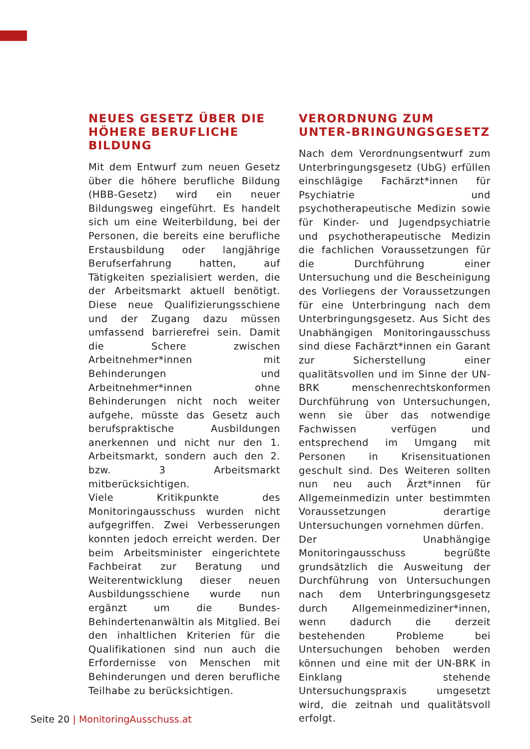NEUES GESETZ ÜBER DIE HÖHERE BERUFLICHE BILDUNG
Mit dem Entwurf zum neuen Gesetz über die höhere berufliche Bildung (HBB-Gesetz) wird ein neuer Bildungsweg eingeführt. Es handelt sich um eine Weiterbildung, bei der Personen, die bereits eine berufliche Erstausbildung oder langjährige Berufserfahrung hatten, auf Tätigkeiten spezialisiert werden, die der Arbeitsmarkt aktuell benötigt. Diese neue Qualifizierungsschiene und der Zugang dazu müssen umfassend barrierefrei sein. Damit die Schere zwischen Arbeitnehmer*innen mit Behinderungen und Arbeitnehmer*innen ohne Behinderungen nicht noch weiter aufgehe, müsste das Gesetz auch berufspraktische Ausbildungen anerkennen und nicht nur den 1. Arbeitsmarkt, sondern auch den 2. bzw. 3 Arbeitsmarkt mitberücksichtigen.
Viele Kritikpunkte des Monitoringausschuss wurden nicht aufgegriffen. Zwei Verbesserungen konnten jedoch erreicht werden. Der beim Arbeitsminister eingerichtete Fachbeirat zur Beratung und Weiterentwicklung dieser neuen Ausbildungsschiene wurde nun ergänzt um die Bundes-Behindertenanwältin als Mitglied. Bei den inhaltlichen Kriterien für die Qualifikationen sind nun auch die Erfordernisse von Menschen mit Behinderungen und deren berufliche Teilhabe zu berücksichtigen.
VERORDNUNG ZUM UNTER-BRINGUNGSGESETZ
Nach dem Verordnungsentwurf zum Unterbringungsgesetz (UbG) erfüllen einschlägige Fachärzt*innen für Psychiatrie und psychotherapeutische Medizin sowie für Kinder- und Jugendpsychiatrie und psychotherapeutische Medizin die fachlichen Voraussetzungen für die Durchführung einer Untersuchung und die Bescheinigung des Vorliegens der Voraussetzungen für eine Unterbringung nach dem Unterbringungsgesetz. Aus Sicht des Unabhängigen Monitoringausschuss sind diese Fachärzt*innen ein Garant zur Sicherstellung einer qualitätsvollen und im Sinne der UN-BRK menschenrechtskonformen Durchführung von Untersuchungen, wenn sie über das notwendige Fachwissen verfügen und entsprechend im Umgang mit Personen in Krisensituationen geschult sind. Des Weiteren sollten nun neu auch Ärzt*innen für Allgemeinmedizin unter bestimmten Voraussetzungen derartige Untersuchungen vornehmen dürfen.
Der Unabhängige Monitoringausschuss begrüßte grundsätzlich die Ausweitung der Durchführung von Untersuchungen nach dem Unterbringungsgesetz durch Allgemeinmediziner*innen, wenn dadurch die derzeit bestehenden Probleme bei Untersuchungen behoben werden können und eine mit der UN-BRK in Einklang stehende Untersuchungspraxis umgesetzt wird, die zeitnah und qualitätsvoll erfolgt.
Seite 20 | MonitoringAusschuss.at